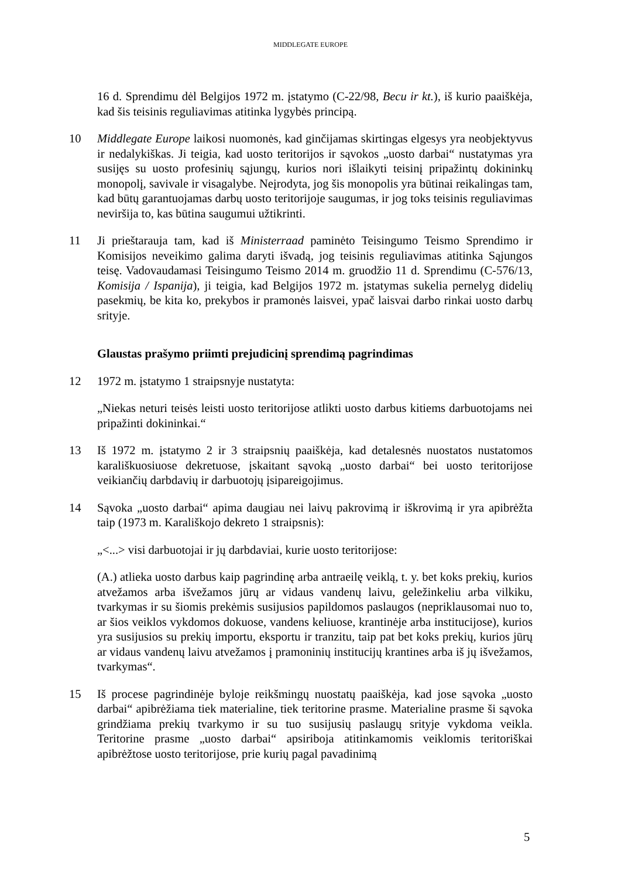MIDDLEGATE EUROPE
16 d. Sprendimu dėl Belgijos 1972 m. įstatymo (C-22/98, Becu ir kt.), iš kurio paaiškėja, kad šis teisinis reguliavimas atitinka lygybės principą.
10 Middlegate Europe laikosi nuomonės, kad ginčijamas skirtingas elgesys yra neobjektyvus ir nedalykiškas. Ji teigia, kad uosto teritorijos ir sąvokos „uosto darbai“ nustatymas yra susijęs su uosto profesinių sąjungų, kurios nori išlaikyti teisinį pripažintų dokininkų monopolį, savivale ir visagalybe. Neįrodyta, jog šis monopolis yra būtinai reikalingas tam, kad būtų garantuojamas darbų uosto teritorijoje saugumas, ir jog toks teisinis reguliavimas neviršija to, kas būtina saugumui užtikrinti.
11 Ji prieštarauja tam, kad iš Ministerraad paminėto Teisingumo Teismo Sprendimo ir Komisijos neveikimo galima daryti išvadą, jog teisinis reguliavimas atitinka Sąjungos teisę. Vadovaudamasi Teisingumo Teismo 2014 m. gruodžio 11 d. Sprendimu (C-576/13, Komisija / Ispanija), ji teigia, kad Belgijos 1972 m. įstatymas sukelia pernelyg didelių pasekmių, be kita ko, prekybos ir pramonės laisvei, ypač laisvai darbo rinkai uosto darbų srityje.
Glaustas prašymo priimti prejudicinį sprendimą pagrindimas
12 1972 m. įstatymo 1 straipsnyje nustatyta:
„Niekas neturi teisės leisti uosto teritorijose atlikti uosto darbus kitiems darbuotojams nei pripažinti dokininkai.“
13 Iš 1972 m. įstatymo 2 ir 3 straipsnių paaiškėja, kad detalesnės nuostatos nustatomos karališkuosiuose dekretuose, įskaitant sąvoką „uosto darbai“ bei uosto teritorijose veikiančių darbdavių ir darbuotojų įsipareigojimus.
14 Sąvoka „uosto darbai“ apima daugiau nei laivų pakrovimą ir iškrovimą ir yra apibrėžta taip (1973 m. Karališkojo dekreto 1 straipsnis):
„<...> visi darbuotojai ir jų darbdaviai, kurie uosto teritorijose:
(A.) atlieka uosto darbus kaip pagrindinę arba antraeilę veiklą, t. y. bet koks prekių, kurios atvežamos arba išvežamos jūrų ar vidaus vandenų laivu, geležinkeliu arba vilkiku, tvarkymas ir su šiomis prekėmis susijusios papildomos paslaugos (nepriklausomai nuo to, ar šios veiklos vykdomos dokuose, vandens keliuose, krantinėje arba institucijose), kurios yra susijusios su prekių importu, eksportu ir tranzitu, taip pat bet koks prekių, kurios jūrų ar vidaus vandenų laivu atvežamos į pramoninių institucijų krantines arba iš jų išvežamos, tvarkymas“.
15 Iš procese pagrindinėje byloje reikšmingų nuostatų paaiškėja, kad jose sąvoka „uosto darbai“ apibrėžiama tiek materialine, tiek teritorine prasme. Materialine prasme ši sąvoka grindžiama prekių tvarkymo ir su tuo susijusių paslaugų srityje vykdoma veikla. Teritorine prasme „uosto darbai“ apsiriboja atitinkamomis veiklomis teritoriškai apibrėžtose uosto teritorijose, prie kurių pagal pavadinimą
5